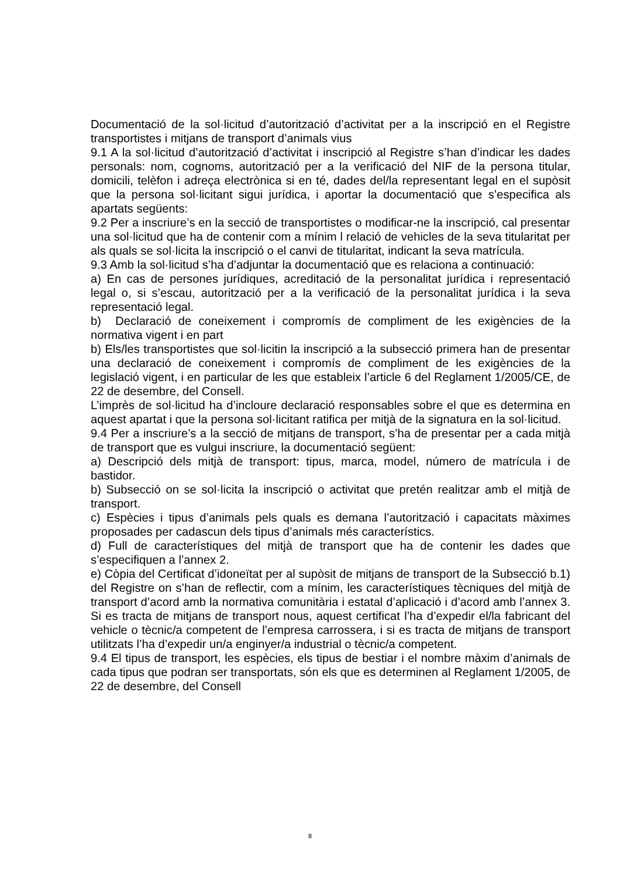Documentació de la sol·licitud d’autorització d’activitat per a la inscripció en el Registre transportistes i mitjans de transport d’animals vius
9.1 A la sol·licitud d’autorització d’activitat i inscripció al Registre s’han d’indicar les dades personals: nom, cognoms, autorització per a la verificació del NIF de la persona titular, domicili, telèfon i adreça electrònica si en té, dades del/la representant legal en el supòsit que la persona sol·licitant sigui jurídica, i aportar la documentació que s’especifica als apartats següents:
9.2 Per a inscriure’s en la secció de transportistes o modificar-ne la inscripció, cal presentar una sol·licitud que ha de contenir com a mínim l relació de vehicles de la seva titularitat per als quals se sol·licita la inscripció o el canvi de titularitat, indicant la seva matrícula.
9.3 Amb la sol·licitud s’ha d’adjuntar la documentació que es relaciona a continuació:
a) En cas de persones jurídiques, acreditació de la personalitat jurídica i representació legal o, si s’escau, autorització per a la verificació de la personalitat jurídica i la seva representació legal.
b) Declaració de coneixement i compromís de compliment de les exigències de la normativa vigent i en part
b) Els/les transportistes que sol·licitin la inscripció a la subsecció primera han de presentar una declaració de coneixement i compromís de compliment de les exigències de la legislació vigent, i en particular de les que estableix l’article 6 del Reglament 1/2005/CE, de 22 de desembre, del Consell.
L’imprès de sol·licitud ha d’incloure declaració responsables sobre el que es determina en aquest apartat i que la persona sol·licitant ratifica per mitjà de la signatura en la sol·licitud.
9.4 Per a inscriure’s a la secció de mitjans de transport, s’ha de presentar per a cada mitjà de transport que es vulgui inscriure, la documentació següent:
a) Descripció dels mitjà de transport: tipus, marca, model, número de matrícula i de bastidor.
b) Subsecció on se sol·licita la inscripció o activitat que pretén realitzar amb el mitjà de transport.
c) Espècies i tipus d’animals pels quals es demana l’autorització i capacitats màximes proposades per cadascun dels tipus d’animals més característics.
d) Full de característiques del mitjà de transport que ha de contenir les dades que s’especifiquen a l’annex 2.
e) Còpia del Certificat d’idoneïtat per al supòsit de mitjans de transport de la Subsecció b.1) del Registre on s’han de reflectir, com a mínim, les característiques tècniques del mitjà de transport d’acord amb la normativa comunitària i estatal d’aplicació i d’acord amb l’annex 3. Si es tracta de mitjans de transport nous, aquest certificat l’ha d’expedir el/la fabricant del vehicle o tècnic/a competent de l’empresa carrossera, i si es tracta de mitjans de transport utilitzats l’ha d’expedir un/a enginyer/a industrial o tècnic/a competent.
9.4 El tipus de transport, les espècies, els tipus de bestiar i el nombre màxim d’animals de cada tipus que podran ser transportats, són els que es determinen al Reglament 1/2005, de 22 de desembre, del Consell
8